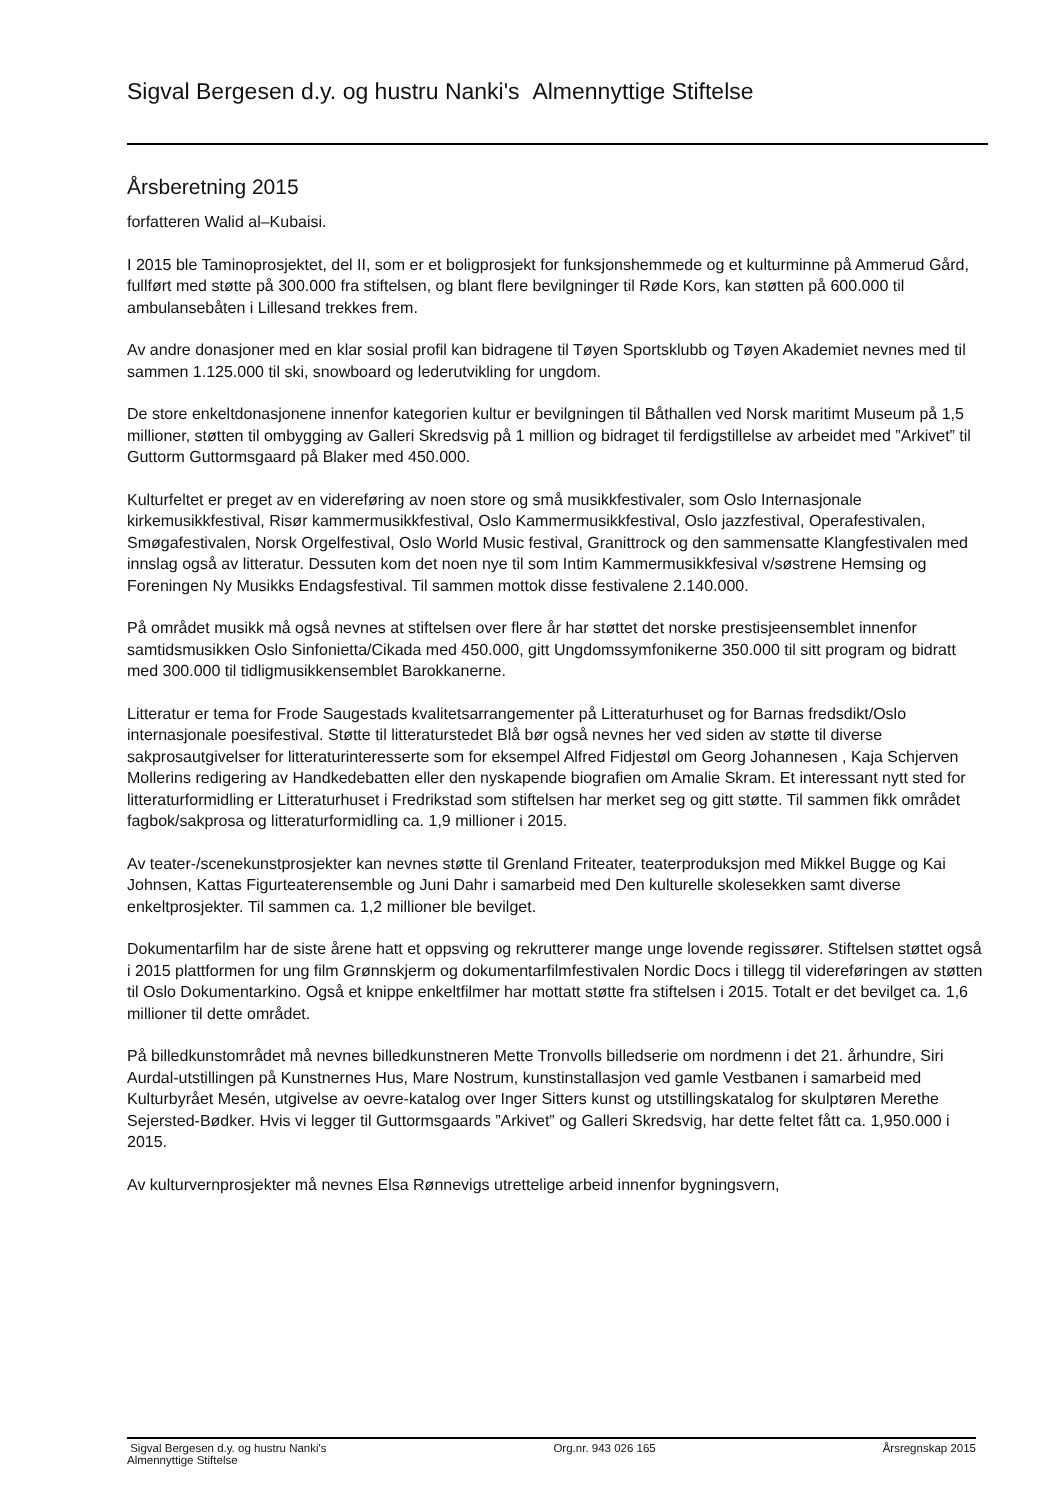Sigval Bergesen d.y. og hustru Nanki's Almennyttige Stiftelse
Årsberetning 2015
forfatteren Walid al–Kubaisi.
I 2015 ble Taminoprosjektet, del II, som er et boligprosjekt for funksjonshemmede og et kulturminne på Ammerud Gård, fullført med støtte på 300.000 fra stiftelsen, og blant flere bevilgninger til Røde Kors, kan støtten på 600.000 til ambulansebåten i Lillesand trekkes frem.
Av andre donasjoner med en klar sosial profil kan bidragene til Tøyen Sportsklubb og Tøyen Akademiet nevnes med til sammen 1.125.000 til ski, snowboard og lederutvikling for ungdom.
De store enkeltdonasjonene innenfor kategorien kultur er bevilgningen til Båthallen ved Norsk maritimt Museum på 1,5 millioner, støtten til ombygging av Galleri Skredsvig på 1 million og bidraget til ferdigstillelse av arbeidet med ”Arkivet” til Guttorm Guttormsgaard på Blaker med 450.000.
Kulturfeltet er preget av en videreføring av noen store og små musikkfestivaler, som Oslo Internasjonale kirkemusikkfestival, Risør kammermusikkfestival, Oslo Kammermusikkfestival, Oslo jazzfestival, Operafestivalen, Smøgafestivalen, Norsk Orgelfestival, Oslo World Music festival, Granittrock og den sammensatte Klangfestivalen med innslag også av litteratur. Dessuten kom det noen nye til som Intim Kammermusikkfesival v/søstrene Hemsing og Foreningen Ny Musikks Endagsfestival. Til sammen mottok disse festivalene 2.140.000.
På området musikk må også nevnes at stiftelsen over flere år har støttet det norske prestisjeensemblet innenfor samtidsmusikken Oslo Sinfonietta/Cikada med 450.000, gitt Ungdomssymfonikerne 350.000 til sitt program og bidratt med 300.000 til tidligmusikkensemblet Barokkanerne.
Litteratur er tema for Frode Saugestads kvalitetsarrangementer på Litteraturhuset og for Barnas fredsdikt/Oslo internasjonale poesifestival. Støtte til litteraturstedet Blå bør også nevnes her ved siden av støtte til diverse sakprosautgivelser for litteraturinteresserte som for eksempel Alfred Fidjestøl om Georg Johannesen , Kaja Schjerven Mollerins redigering av Handkedebatten eller den nyskapende biografien om Amalie Skram. Et interessant nytt sted for litteraturformidling er Litteraturhuset i Fredrikstad som stiftelsen har merket seg og gitt støtte. Til sammen fikk området fagbok/sakprosa og litteraturformidling ca. 1,9 millioner i 2015.
Av teater-/scenekunstprosjekter kan nevnes støtte til Grenland Friteater, teaterproduksjon med Mikkel Bugge og Kai Johnsen, Kattas Figurteaterensemble og Juni Dahr i samarbeid med Den kulturelle skolesekken samt diverse enkeltprosjekter. Til sammen ca. 1,2 millioner ble bevilget.
Dokumentarfilm har de siste årene hatt et oppsving og rekrutterer mange unge lovende regissører. Stiftelsen støttet også i 2015 plattformen for ung film Grønnskjerm og dokumentarfilmfestivalen Nordic Docs i tillegg til videreføringen av støtten til Oslo Dokumentarkino. Også et knippe enkeltfilmer har mottatt støtte fra stiftelsen i 2015. Totalt er det bevilget ca. 1,6 millioner til dette området.
På billedkunstområdet må nevnes billedkunstneren Mette Tronvolls billedserie om nordmenn i det 21. århundre, Siri Aurdal-utstillingen på Kunstnernes Hus, Mare Nostrum, kunstinstallasjon ved gamle Vestbanen i samarbeid med Kulturbyrået Mesén, utgivelse av oevre-katalog over Inger Sitters kunst og utstillingskatalog for skulptøren Merethe Sejersted-Bødker. Hvis vi legger til Guttormsgaards ”Arkivet” og Galleri Skredsvig, har dette feltet fått ca. 1,950.000 i 2015.
Av kulturvernprosjekter må nevnes Elsa Rønnevigs utrettelige arbeid innenfor bygningsvern,
Sigval Bergesen d.y. og hustru Nanki's
Almennyttige Stiftelse
Org.nr. 943 026 165 Årsregnskap 2015